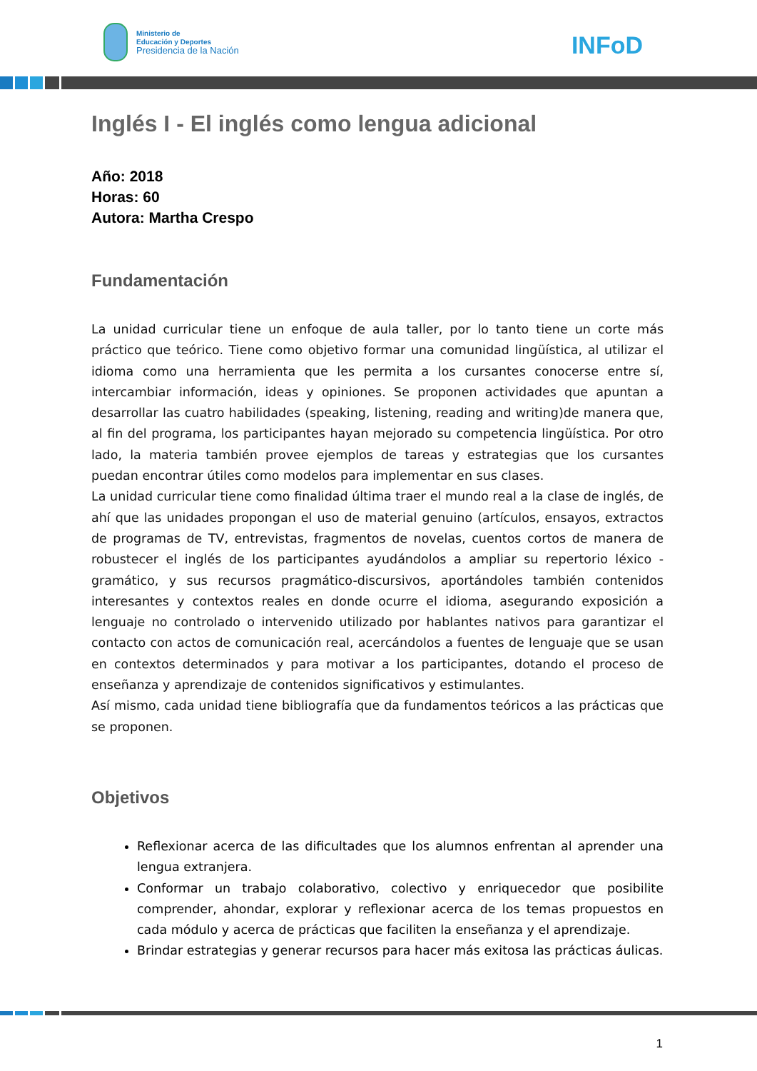Ministerio de
Educación y Deportes
Presidencia de la Nación
INFoD
Inglés I - El inglés como lengua adicional
Año: 2018
Horas: 60
Autora: Martha Crespo
Fundamentación
La unidad curricular tiene un enfoque de aula taller, por lo tanto tiene un corte más práctico que teórico. Tiene como objetivo formar una comunidad lingüística, al utilizar el idioma como una herramienta que les permita a los cursantes conocerse entre sí, intercambiar información, ideas y opiniones. Se proponen actividades que apuntan a desarrollar las cuatro habilidades (speaking, listening, reading and writing)de manera que, al fin del programa, los participantes hayan mejorado su competencia lingüística. Por otro lado, la materia también provee ejemplos de tareas y estrategias que los cursantes puedan encontrar útiles como modelos para implementar en sus clases.
La unidad curricular tiene como finalidad última traer el mundo real a la clase de inglés, de ahí que las unidades propongan el uso de material genuino (artículos, ensayos, extractos de programas de TV, entrevistas, fragmentos de novelas, cuentos cortos de manera de robustecer el inglés de los participantes ayudándolos a ampliar su repertorio léxico -gramático, y sus recursos pragmático-discursivos, aportándoles también contenidos interesantes y contextos reales en donde ocurre el idioma, asegurando exposición a lenguaje no controlado o intervenido utilizado por hablantes nativos para garantizar el contacto con actos de comunicación real, acercándolos a fuentes de lenguaje que se usan en contextos determinados y para motivar a los participantes, dotando el proceso de enseñanza y aprendizaje de contenidos significativos y estimulantes.
Así mismo, cada unidad tiene bibliografía que da fundamentos teóricos a las prácticas que se proponen.
Objetivos
Reflexionar acerca de las dificultades que los alumnos enfrentan al aprender una lengua extranjera.
Conformar un trabajo colaborativo, colectivo y enriquecedor que posibilite comprender, ahondar, explorar y reflexionar acerca de los temas propuestos en cada módulo y acerca de prácticas que faciliten la enseñanza y el aprendizaje.
Brindar estrategias y generar recursos para hacer más exitosa las prácticas áulicas.
1